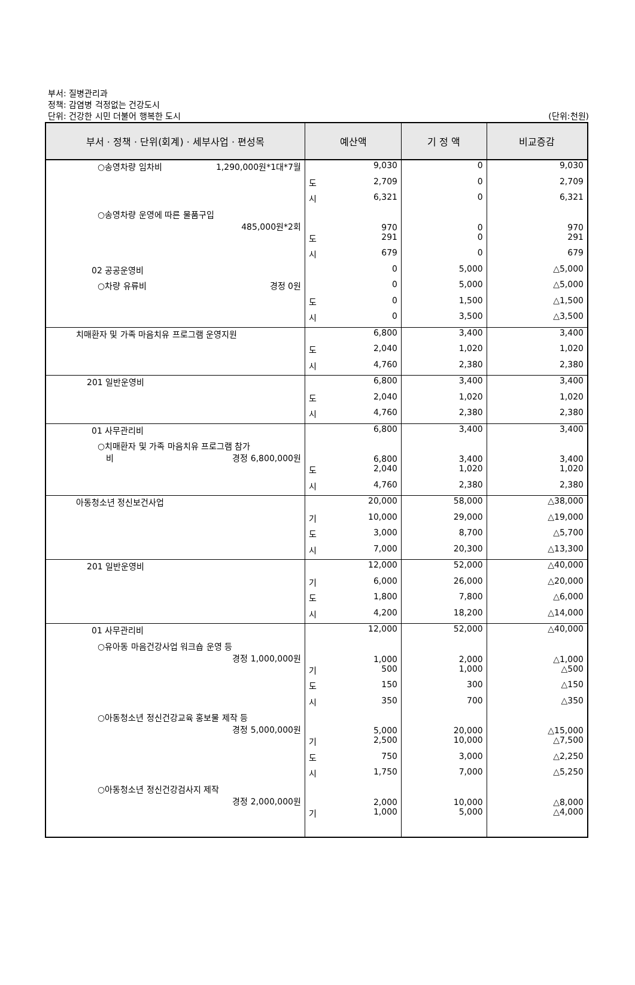부서: 질병관리과
정책: 감염병 걱정없는 건강도시
단위: 건강한 시민 더불어 행복한 도시
(단위:천원)
| 부서 · 정책 · 단위(회계) · 세부사업 · 편성목 | 예산액 | 기 정 액 | 비교증감 |
| --- | --- | --- | --- |
| ○송영차량 임차비 1,290,000원*1대*7월 | 9,030 | 0 | 9,030 |
| | 도 2,709 | 0 | 2,709 |
| | 시 6,321 | 0 | 6,321 |
| ○송영차량 운영에 따른 물품구입 485,000원*2회 | 970 | 0 | 970 |
| | 도 291 | 0 | 291 |
| | 시 679 | 0 | 679 |
| 02 공공운영비 | 0 | 5,000 | △5,000 |
| ○차량 유류비 경정 0원 | 0 | 5,000 | △5,000 |
| | 도 0 | 1,500 | △1,500 |
| | 시 0 | 3,500 | △3,500 |
| 치매환자 및 가족 마음치유 프로그램 운영지원 | 6,800 | 3,400 | 3,400 |
| | 도 2,040 | 1,020 | 1,020 |
| | 시 4,760 | 2,380 | 2,380 |
| 201 일반운영비 | 6,800 | 3,400 | 3,400 |
| | 도 2,040 | 1,020 | 1,020 |
| | 시 4,760 | 2,380 | 2,380 |
| 01 사무관리비 | 6,800 | 3,400 | 3,400 |
| ○치매환자 및 가족 마음치유 프로그램 참가 비 경정 6,800,000원 | 6,800 | 3,400 | 3,400 |
| | 도 2,040 | 1,020 | 1,020 |
| | 시 4,760 | 2,380 | 2,380 |
| 아동청소년 정신보건사업 | 20,000 | 58,000 | △38,000 |
| | 기 10,000 | 29,000 | △19,000 |
| | 도 3,000 | 8,700 | △5,700 |
| | 시 7,000 | 20,300 | △13,300 |
| 201 일반운영비 | 12,000 | 52,000 | △40,000 |
| | 기 6,000 | 26,000 | △20,000 |
| | 도 1,800 | 7,800 | △6,000 |
| | 시 4,200 | 18,200 | △14,000 |
| 01 사무관리비 | 12,000 | 52,000 | △40,000 |
| ○유아동 마음건강사업 워크숍 운영 등 경정 1,000,000원 | 1,000 | 2,000 | △1,000 |
| | 기 500 | 1,000 | △500 |
| | 도 150 | 300 | △150 |
| | 시 350 | 700 | △350 |
| ○아동청소년 정신건강교육 홍보물 제작 등 경정 5,000,000원 | 5,000 | 20,000 | △15,000 |
| | 기 2,500 | 10,000 | △7,500 |
| | 도 750 | 3,000 | △2,250 |
| | 시 1,750 | 7,000 | △5,250 |
| ○아동청소년 정신건강검사지 제작 경정 2,000,000원 | 2,000 | 10,000 | △8,000 |
| | 기 1,000 | 5,000 | △4,000 |